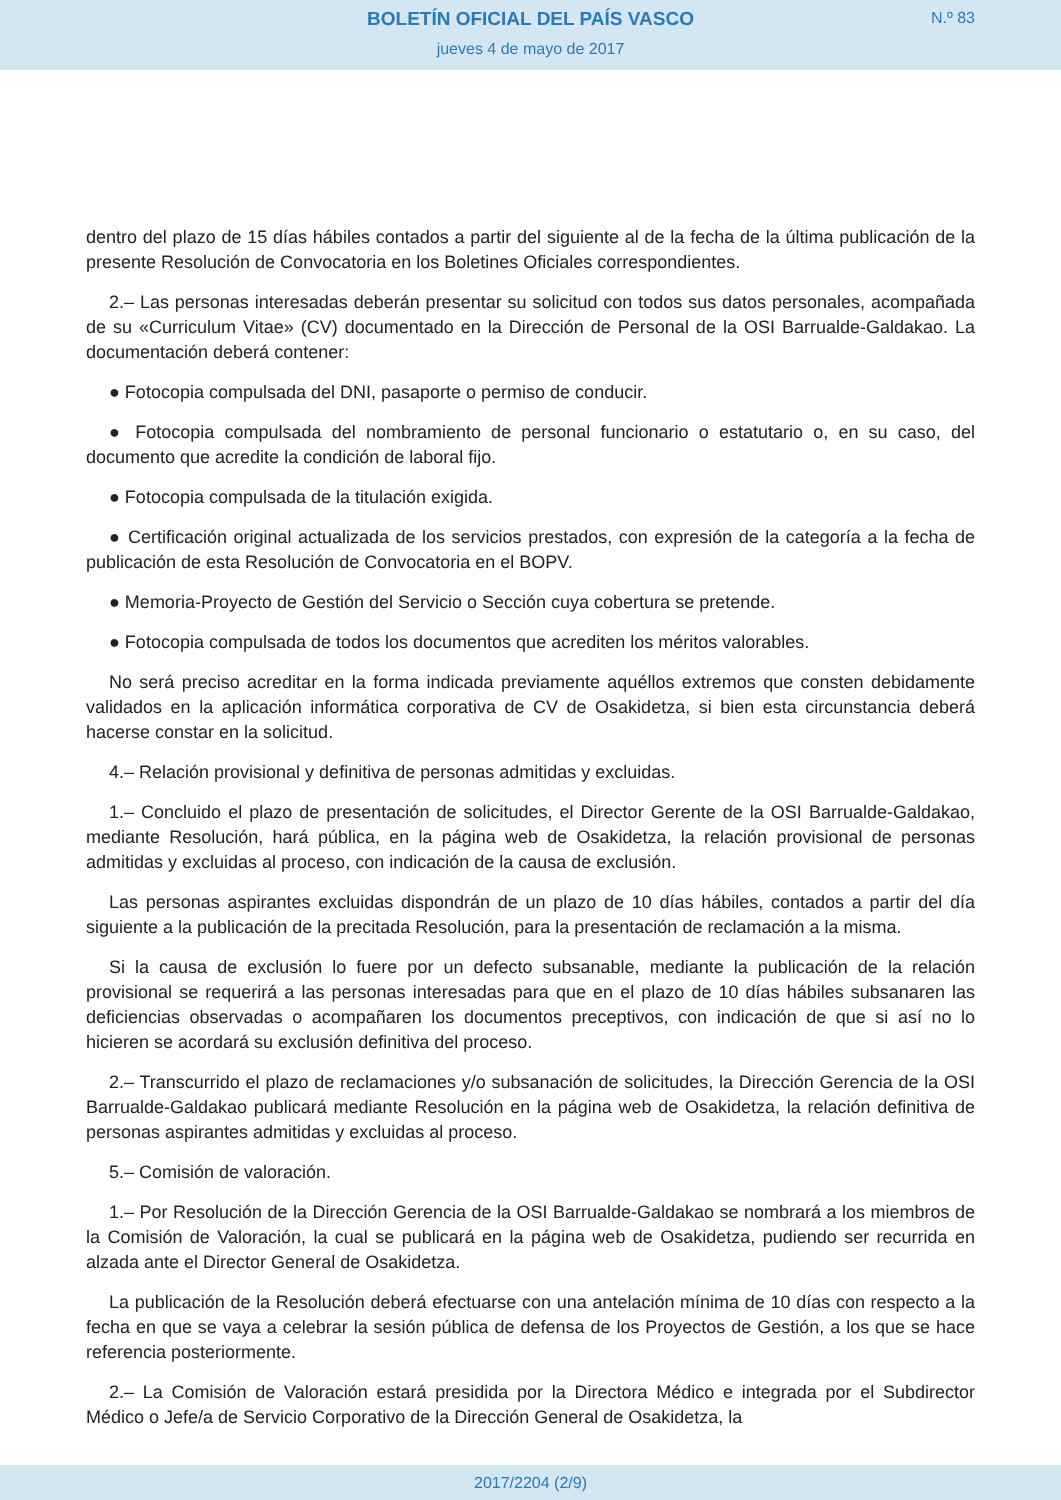BOLETÍN OFICIAL DEL PAÍS VASCO
N.º 83
jueves 4 de mayo de 2017
dentro del plazo de 15 días hábiles contados a partir del siguiente al de la fecha de la última publicación de la presente Resolución de Convocatoria en los Boletines Oficiales correspondientes.
2.– Las personas interesadas deberán presentar su solicitud con todos sus datos personales, acompañada de su «Curriculum Vitae» (CV) documentado en la Dirección de Personal de la OSI Barrualde-Galdakao. La documentación deberá contener:
● Fotocopia compulsada del DNI, pasaporte o permiso de conducir.
● Fotocopia compulsada del nombramiento de personal funcionario o estatutario o, en su caso, del documento que acredite la condición de laboral fijo.
● Fotocopia compulsada de la titulación exigida.
● Certificación original actualizada de los servicios prestados, con expresión de la categoría a la fecha de publicación de esta Resolución de Convocatoria en el BOPV.
● Memoria-Proyecto de Gestión del Servicio o Sección cuya cobertura se pretende.
● Fotocopia compulsada de todos los documentos que acrediten los méritos valorables.
No será preciso acreditar en la forma indicada previamente aquéllos extremos que consten debidamente validados en la aplicación informática corporativa de CV de Osakidetza, si bien esta circunstancia deberá hacerse constar en la solicitud.
4.– Relación provisional y definitiva de personas admitidas y excluidas.
1.– Concluido el plazo de presentación de solicitudes, el Director Gerente de la OSI Barrualde-Galdakao, mediante Resolución, hará pública, en la página web de Osakidetza, la relación provisional de personas admitidas y excluidas al proceso, con indicación de la causa de exclusión.
Las personas aspirantes excluidas dispondrán de un plazo de 10 días hábiles, contados a partir del día siguiente a la publicación de la precitada Resolución, para la presentación de reclamación a la misma.
Si la causa de exclusión lo fuere por un defecto subsanable, mediante la publicación de la relación provisional se requerirá a las personas interesadas para que en el plazo de 10 días hábiles subsanaren las deficiencias observadas o acompañaren los documentos preceptivos, con indicación de que si así no lo hicieren se acordará su exclusión definitiva del proceso.
2.– Transcurrido el plazo de reclamaciones y/o subsanación de solicitudes, la Dirección Gerencia de la OSI Barrualde-Galdakao publicará mediante Resolución en la página web de Osakidetza, la relación definitiva de personas aspirantes admitidas y excluidas al proceso.
5.– Comisión de valoración.
1.– Por Resolución de la Dirección Gerencia de la OSI Barrualde-Galdakao se nombrará a los miembros de la Comisión de Valoración, la cual se publicará en la página web de Osakidetza, pudiendo ser recurrida en alzada ante el Director General de Osakidetza.
La publicación de la Resolución deberá efectuarse con una antelación mínima de 10 días con respecto a la fecha en que se vaya a celebrar la sesión pública de defensa de los Proyectos de Gestión, a los que se hace referencia posteriormente.
2.– La Comisión de Valoración estará presidida por la Directora Médico e integrada por el Subdirector Médico o Jefe/a de Servicio Corporativo de la Dirección General de Osakidetza, la
2017/2204 (2/9)